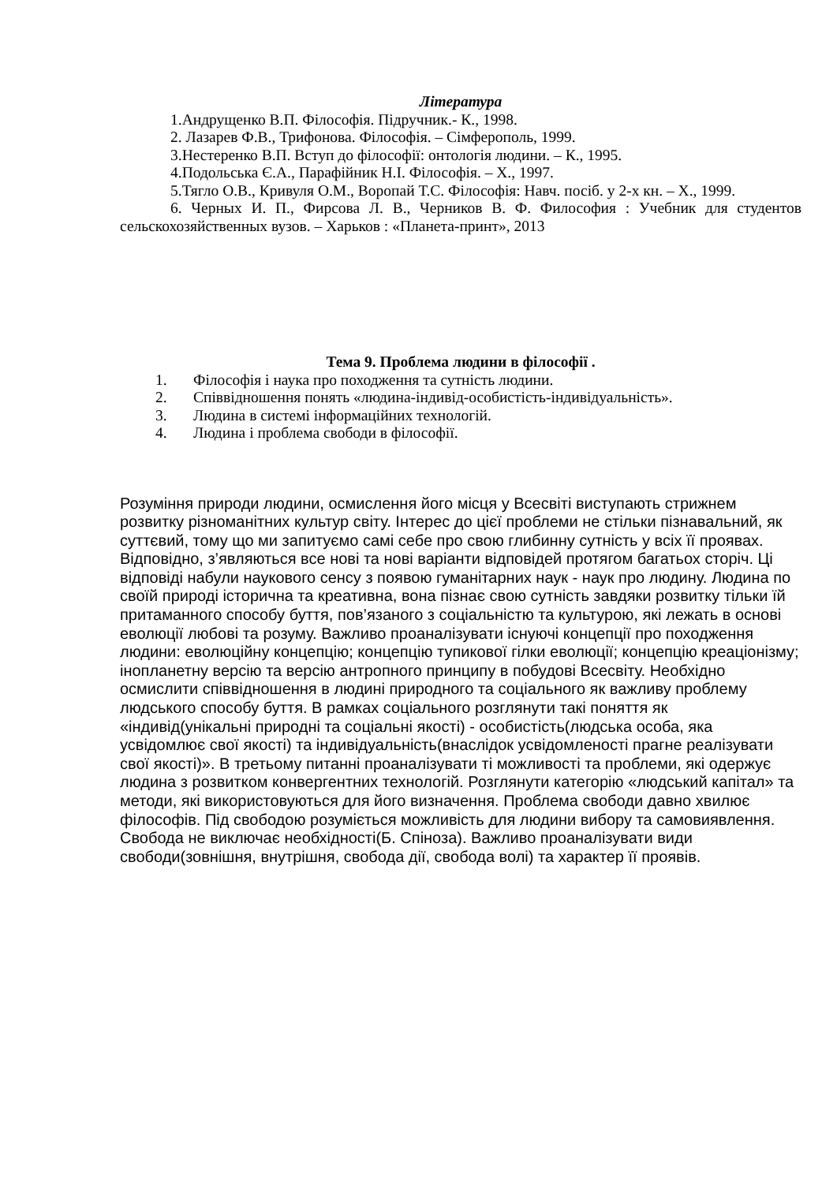Література
1.Андрущенко В.П. Філософія. Підручник.- К., 1998.
2. Лазарев Ф.В., Трифонова. Філософія. – Сімферополь, 1999.
3.Нестеренко В.П. Вступ до філософії: онтологія людини. – К., 1995.
4.Подольська Є.А., Парафійник Н.І. Філософія. – Х., 1997.
5.Тягло О.В., Кривуля О.М., Воропай Т.С. Філософія: Навч. посіб. у 2-х кн. – Х., 1999.
6. Черных И. П., Фирсова Л. В., Черников В. Ф. Философия : Учебник для студентов сельскохозяйственных вузов. – Харьков : «Планета-принт», 2013
Тема 9. Проблема людини в філософії .
1. Філософія і наука про походження та сутність людини.
2. Співвідношення понять «людина-індивід-особистість-індивідуальність».
3. Людина в системі інформаційних технологій.
4. Людина і проблема свободи в філософії.
Розуміння природи людини, осмислення його місця у Всесвіті виступають стрижнем розвитку різноманітних культур світу. Інтерес до цієї проблеми не стільки пізнавальний, як суттєвий, тому що ми запитуємо самі себе про свою глибинну сутність у всіх її проявах. Відповідно, з’являються все нові та нові варіанти відповідей протягом багатьох сторіч. Ці відповіді набули наукового сенсу з появою гуманітарних наук - наук про людину. Людина по своїй природі історична та креативна, вона пізнає свою сутність завдяки розвитку тільки їй притаманного способу буття, пов’язаного з соціальністю та культурою, які лежать в основі еволюції любові та розуму. Важливо проаналізувати існуючі концепції про походження людини: еволюційну концепцію; концепцію тупикової гілки еволюції; концепцію креаціонізму; інопланетну версію та версію антропного принципу в побудові Всесвіту. Необхідно осмислити співвідношення в людині природного та соціального як важливу проблему людського способу буття. В рамках соціального розглянути такі поняття як «індивід(унікальні природні та соціальні якості) - особистість(людська особа, яка усвідомлює свої якості) та індивідуальність(внаслідок усвідомленості прагне реалізувати свої якості)». В третьому питанні проаналізувати ті можливості та проблеми, які одержує людина з розвитком конвергентних технологій. Розглянути категорію «людський капітал» та методи, які використовуються для його визначення. Проблема свободи давно хвилює філософів. Під свободою розуміється можливість для людини вибору та самовиявлення. Свобода не виключає необхідності(Б. Спіноза). Важливо проаналізувати види свободи(зовнішня, внутрішня, свобода дії, свобода волі) та характер її проявів.